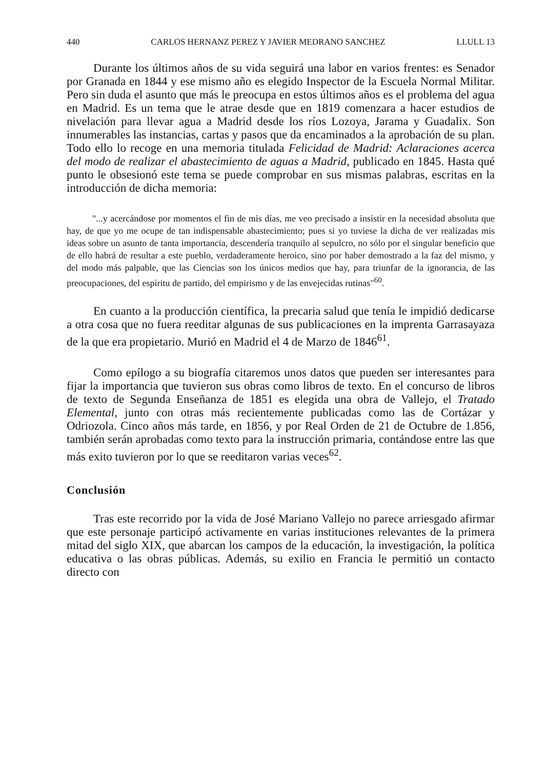440 CARLOS HERNANZ PEREZ Y JAVIER MEDRANO SANCHEZ LLULL 13
Durante los últimos años de su vida seguirá una labor en varios frentes: es Senador por Granada en 1844 y ese mismo año es elegido Inspector de la Escuela Normal Militar. Pero sin duda el asunto que más le preocupa en estos últimos años es el problema del agua en Madrid. Es un tema que le atrae desde que en 1819 comenzara a hacer estudios de nivelación para llevar agua a Madrid desde los ríos Lozoya, Jarama y Guadalix. Son innumerables las instancias, cartas y pasos que da encaminados a la aprobación de su plan. Todo ello lo recoge en una memoria titulada Felicidad de Madrid: Aclaraciones acerca del modo de realizar el abastecimiento de aguas a Madrid, publicado en 1845. Hasta qué punto le obsesionó este tema se puede comprobar en sus mismas palabras, escritas en la introducción de dicha memoria:
"...y acercándose por momentos el fin de mis días, me veo precisado a insistir en la necesidad absoluta que hay, de que yo me ocupe de tan indispensable abastecimiento; pues si yo tuviese la dicha de ver realizadas mis ideas sobre un asunto de tanta importancia, descendería tranquilo al sepulcro, no sólo por el singular beneficio que de ello habrá de resultar a este pueblo, verdaderamente heroico, sino por haber demostrado a la faz del mismo, y del modo más palpable, que las Ciencias son los únicos medios que hay, para triunfar de la ignorancia, de las preocupaciones, del espíritu de partido, del empirismo y de las envejecidas rutinas"<sup>60</sup>.
En cuanto a la producción científica, la precaria salud que tenía le impidió dedicarse a otra cosa que no fuera reeditar algunas de sus publicaciones en la imprenta Garrasayaza de la que era propietario. Murió en Madrid el 4 de Marzo de 1846<sup>61</sup>.
Como epílogo a su biografía citaremos unos datos que pueden ser interesantes para fijar la importancia que tuvieron sus obras como libros de texto. En el concurso de libros de texto de Segunda Enseñanza de 1851 es elegida una obra de Vallejo, el Tratado Elemental, junto con otras más recientemente publicadas como las de Cortázar y Odriozola. Cinco años más tarde, en 1856, y por Real Orden de 21 de Octubre de 1.856, también serán aprobadas como texto para la instrucción primaria, contándose entre las que más exito tuvieron por lo que se reeditaron varias veces<sup>62</sup>.
Conclusión
Tras este recorrido por la vida de José Mariano Vallejo no parece arriesgado afirmar que este personaje participó activamente en varias instituciones relevantes de la primera mitad del siglo XIX, que abarcan los campos de la educación, la investigación, la política educativa o las obras públicas. Además, su exilio en Francia le permitió un contacto directo con